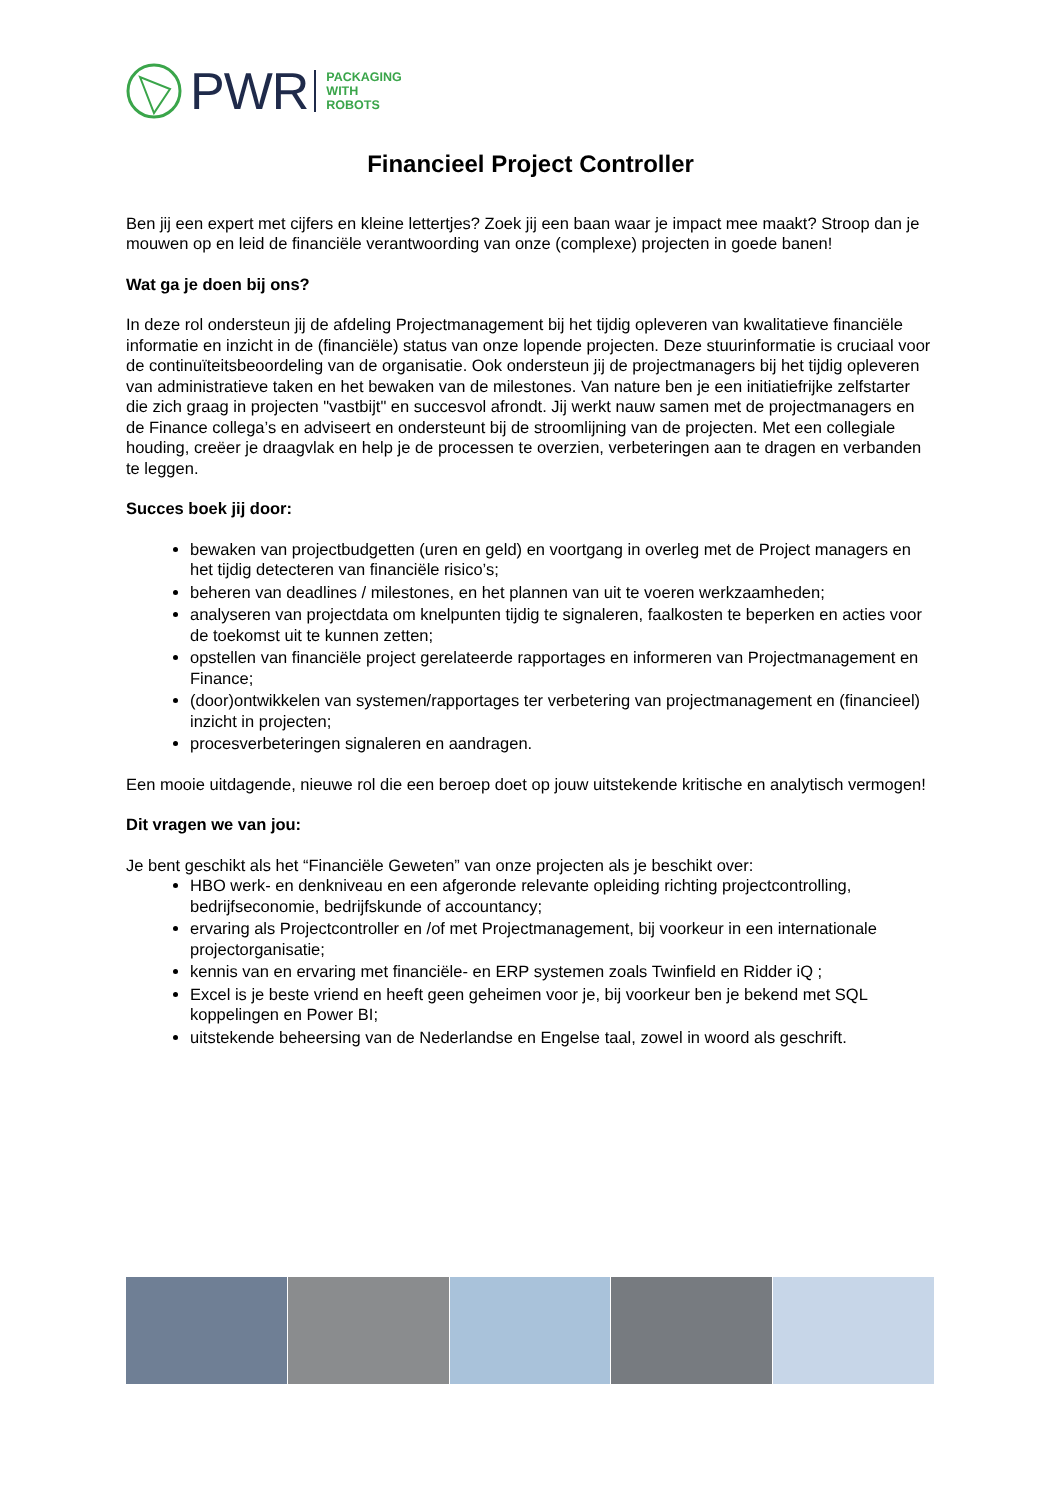PWR
PACKAGING
WITH
ROBOTS
Financieel Project Controller
Ben jij een expert met cijfers en kleine lettertjes? Zoek jij een baan waar je impact mee maakt? Stroop dan je mouwen op en leid de financiële verantwoording van onze (complexe) projecten in goede banen!
Wat ga je doen bij ons?
In deze rol ondersteun jij de afdeling Projectmanagement bij het tijdig opleveren van kwalitatieve financiële informatie en inzicht in de (financiële) status van onze lopende projecten. Deze stuurinformatie is cruciaal voor de continuïteitsbeoordeling van de organisatie. Ook ondersteun jij de projectmanagers bij het tijdig opleveren van administratieve taken en het bewaken van de milestones. Van nature ben je een initiatiefrijke zelfstarter die zich graag in projecten "vastbijt" en succesvol afrondt. Jij werkt nauw samen met de projectmanagers en de Finance collega’s en adviseert en ondersteunt bij de stroomlijning van de projecten. Met een collegiale houding, creëer je draagvlak en help je de processen te overzien, verbeteringen aan te dragen en verbanden te leggen.
Succes boek jij door:
bewaken van projectbudgetten (uren en geld) en voortgang in overleg met de Project managers en het tijdig detecteren van financiële risico’s;
beheren van deadlines / milestones, en het plannen van uit te voeren werkzaamheden;
analyseren van projectdata om knelpunten tijdig te signaleren, faalkosten te beperken en acties voor de toekomst uit te kunnen zetten;
opstellen van financiële project gerelateerde rapportages en informeren van Projectmanagement en Finance;
(door)ontwikkelen van systemen/rapportages ter verbetering van projectmanagement en (financieel) inzicht in projecten;
procesverbeteringen signaleren en aandragen.
Een mooie uitdagende, nieuwe rol die een beroep doet op jouw uitstekende kritische en analytisch vermogen!
Dit vragen we van jou:
Je bent geschikt als het “Financiële Geweten” van onze projecten als je beschikt over:
HBO werk- en denkniveau en een afgeronde relevante opleiding richting projectcontrolling, bedrijfseconomie, bedrijfskunde of accountancy;
ervaring als Projectcontroller en /of met Projectmanagement, bij voorkeur in een internationale projectorganisatie;
kennis van en ervaring met financiële- en ERP systemen zoals Twinfield en Ridder iQ ;
Excel is je beste vriend en heeft geen geheimen voor je, bij voorkeur ben je bekend met SQL koppelingen en Power BI;
uitstekende beheersing van de Nederlandse en Engelse taal, zowel in woord als geschrift.